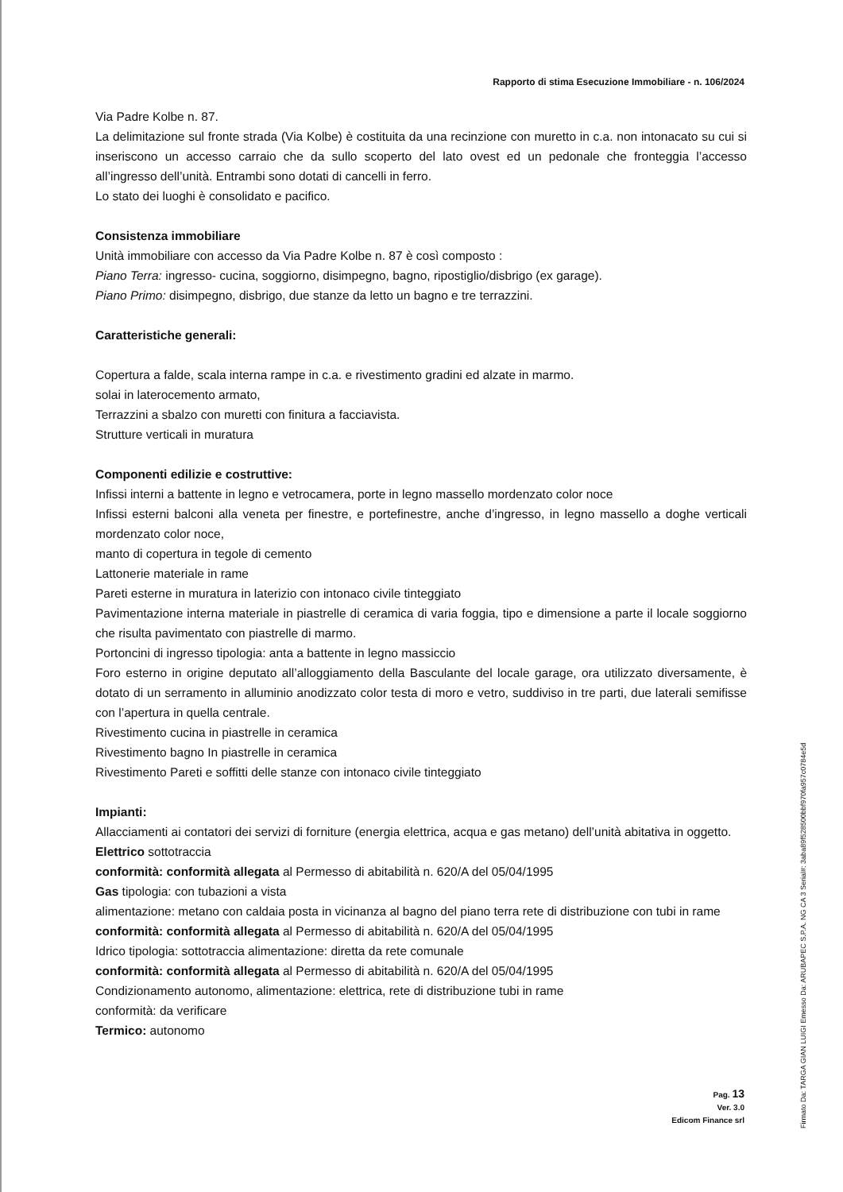Rapporto di stima Esecuzione Immobiliare - n. 106/2024
Via Padre Kolbe n. 87.
La delimitazione sul fronte strada (Via Kolbe) è costituita da una recinzione con muretto in c.a. non intonacato su cui si inseriscono un accesso carraio che da sullo scoperto del lato ovest ed un pedonale che fronteggia l’accesso all’ingresso dell’unità. Entrambi sono dotati di cancelli in ferro.
Lo stato dei luoghi è consolidato e pacifico.
Consistenza immobiliare
Unità immobiliare con accesso da Via Padre Kolbe n. 87 è così composto :
Piano Terra: ingresso- cucina, soggiorno, disimpegno, bagno, ripostiglio/disbrigo (ex garage).
Piano Primo: disimpegno, disbrigo, due stanze da letto un bagno e tre terrazzini.
Caratteristiche generali:
Copertura a falde, scala interna rampe in c.a. e rivestimento gradini ed alzate in marmo.
solai in laterocemento armato,
Terrazzini a sbalzo con muretti con finitura a facciavista.
Strutture verticali in muratura
Componenti edilizie e costruttive:
Infissi interni a battente in legno e vetrocamera, porte in legno massello mordenzato color noce
Infissi esterni balconi alla veneta per finestre, e portefinestre, anche d’ingresso, in legno massello a doghe verticali mordenzato color noce,
manto di copertura in tegole di cemento
Lattonerie materiale in rame
Pareti esterne in muratura in laterizio con intonaco civile tinteggiato
Pavimentazione interna materiale in piastrelle di ceramica di varia foggia, tipo e dimensione a parte il locale soggiorno che risulta pavimentato con piastrelle di marmo.
Portoncini di ingresso tipologia: anta a battente in legno massiccio
Foro esterno in origine deputato all’alloggiamento della Basculante del locale garage, ora utilizzato diversamente, è dotato di un serramento in alluminio anodizzato color testa di moro e vetro, suddiviso in tre parti, due laterali semifisse con l’apertura in quella centrale.
Rivestimento cucina in piastrelle in ceramica
Rivestimento bagno In piastrelle in ceramica
Rivestimento Pareti e soffitti delle stanze con intonaco civile tinteggiato
Impianti:
Allacciamenti ai contatori dei servizi di forniture (energia elettrica, acqua e gas metano) dell’unità abitativa in oggetto.
Elettrico sottotraccia
conformità: conformità allegata al Permesso di abitabilità n. 620/A del 05/04/1995
Gas tipologia: con tubazioni a vista
alimentazione: metano con caldaia posta in vicinanza al bagno del piano terra rete di distribuzione con tubi in rame
conformità: conformità allegata al Permesso di abitabilità n. 620/A del 05/04/1995
Idrico tipologia: sottotraccia alimentazione: diretta da rete comunale
conformità: conformità allegata al Permesso di abitabilità n. 620/A del 05/04/1995
Condizionamento autonomo, alimentazione: elettrica, rete di distribuzione tubi in rame
conformità: da verificare
Termico: autonomo
Pag. 13
Ver. 3.0
Edicom Finance srl
Firmato Da: TARGA GIAN LUIGI Emesso Da: ARUBAPEC S.P.A. NG CA 3 Serial#: 3aba89f528500bbf970fa957c0784e5d